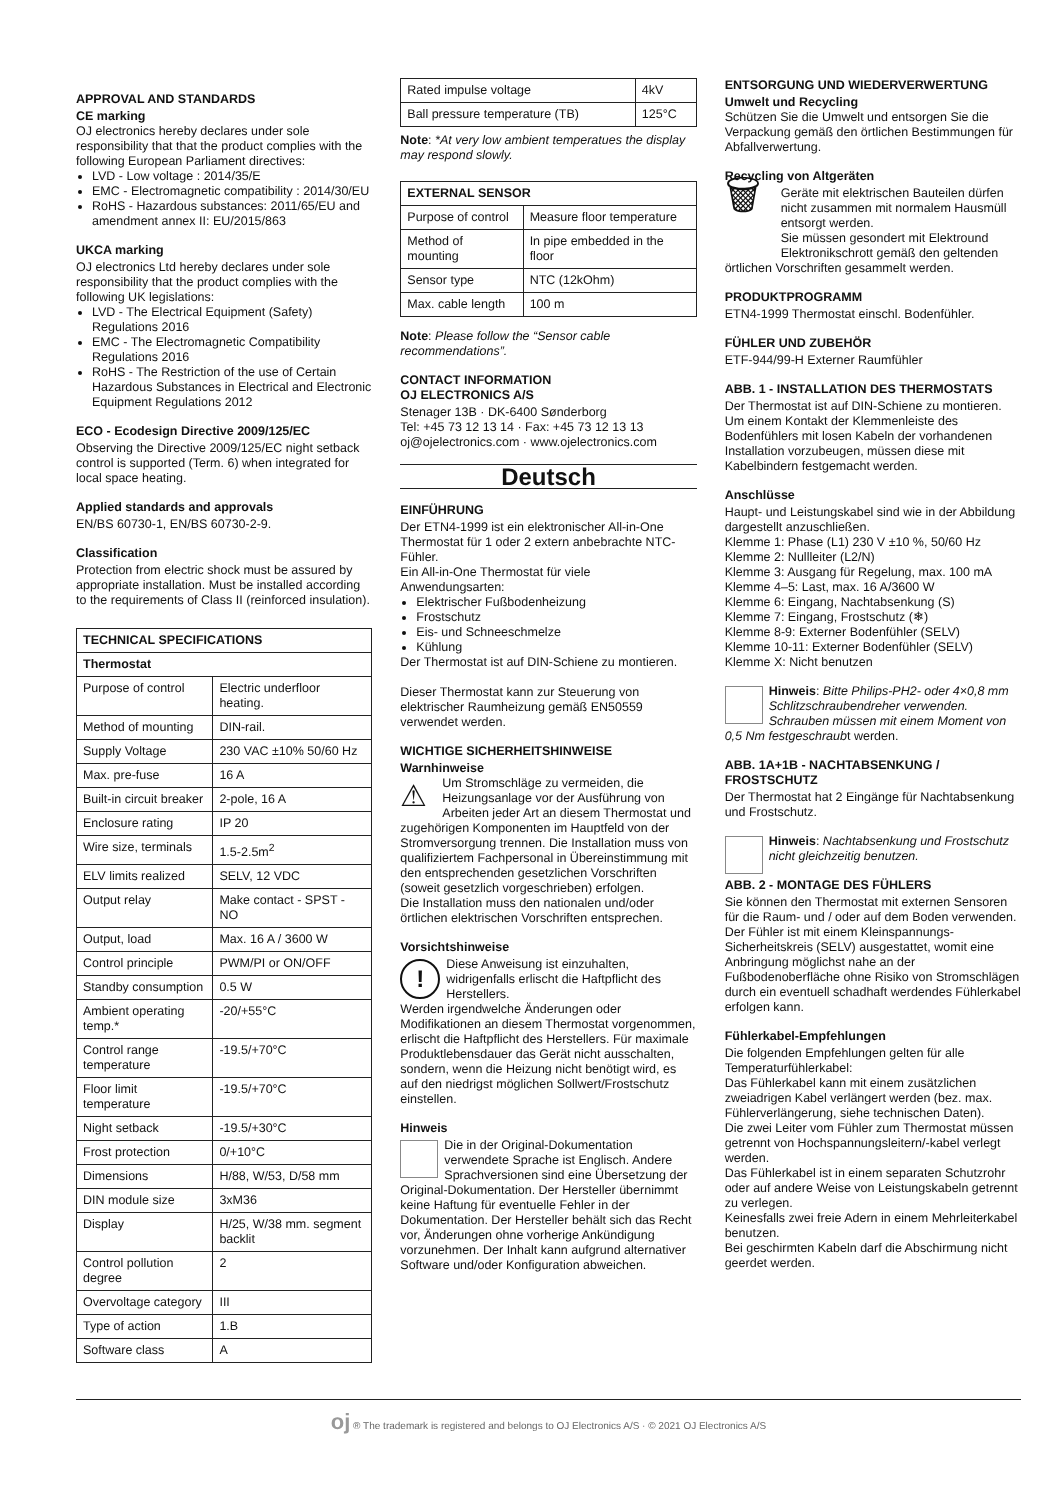APPROVAL AND STANDARDS
CE marking
OJ electronics hereby declares under sole responsibility that that the product complies with the following European Parliament directives:
LVD - Low voltage : 2014/35/E
EMC - Electromagnetic compatibility : 2014/30/EU
RoHS - Hazardous substances: 2011/65/EU and amendment annex II: EU/2015/863
UKCA marking
OJ electronics Ltd hereby declares under sole responsibility that the product complies with the following UK legislations:
LVD - The Electrical Equipment (Safety) Regulations 2016
EMC - The Electromagnetic Compatibility Regulations 2016
RoHS - The Restriction of the use of Certain Hazardous Substances in Electrical and Electronic Equipment Regulations 2012
ECO - Ecodesign Directive 2009/125/EC
Observing the Directive 2009/125/EC night setback control is supported (Term. 6) when integrated for local space heating.
Applied standards and approvals
EN/BS 60730-1, EN/BS 60730-2-9.
Classification
Protection from electric shock must be assured by appropriate installation. Must be installed according to the requirements of Class II (reinforced insulation).
| TECHNICAL SPECIFICATIONS | |
| --- | --- |
| Thermostat | |
| Purpose of control | Electric underfloor heating. |
| Method of mounting | DIN-rail. |
| Supply Voltage | 230 VAC ±10% 50/60 Hz |
| Max. pre-fuse | 16 A |
| Built-in circuit breaker | 2-pole, 16 A |
| Enclosure rating | IP 20 |
| Wire size, terminals | 1.5-2.5m<sup>2</sup> |
| ELV limits realized | SELV, 12 VDC |
| Output relay | Make contact - SPST - NO |
| Output, load | Max. 16 A / 3600 W |
| Control principle | PWM/PI or ON/OFF |
| Standby consumption | 0.5 W |
| Ambient operating temp.* | -20/+55°C |
| Control range temperature | -19.5/+70°C |
| Floor limit temperature | -19.5/+70°C |
| Night setback | -19.5/+30°C |
| Frost protection | 0/+10°C |
| Dimensions | H/88, W/53, D/58 mm |
| DIN module size | 3xM36 |
| Display | H/25, W/38 mm. segment backlit |
| Control pollution degree | 2 |
| Overvoltage category | III |
| Type of action | 1.B |
| Software class | A |
| Rated impulse voltage | 4kV |
| Ball pressure temperature (TB) | 125°C |
Note: *At very low ambient temperatues the display may respond slowly.
| EXTERNAL SENSOR | |
| --- | --- |
| Purpose of control | Measure floor temperature |
| Method of mounting | In pipe embedded in the floor |
| Sensor type | NTC (12kOhm) |
| Max. cable length | 100 m |
Note: Please follow the “Sensor cable recommendations”.
CONTACT INFORMATION
OJ ELECTRONICS A/S
Stenager 13B · DK-6400 Sønderborg
Tel: +45 73 12 13 14 · Fax: +45 73 12 13 13
oj@ojelectronics.com · www.ojelectronics.com
Deutsch
EINFÜHRUNG
Der ETN4-1999 ist ein elektronischer All-in-One Thermostat für 1 oder 2 extern anbebrachte NTC-Fühler.
Ein All-in-One Thermostat für viele Anwendungsarten:
Elektrischer Fußbodenheizung
Frostschutz
Eis- und Schneeschmelze
Kühlung
Der Thermostat ist auf DIN-Schiene zu montieren.
Dieser Thermostat kann zur Steuerung von elektrischer Raumheizung gemäß EN50559 verwendet werden.
WICHTIGE SICHERHEITSHINWEISE
Warnhinweise
⚠ Um Stromschläge zu vermeiden, die Heizungsanlage vor der Ausführung von Arbeiten jeder Art an diesem Thermostat und zugehörigen Komponenten im Hauptfeld von der Stromversorgung trennen. Die Installation muss von qualifiziertem Fachpersonal in Übereinstimmung mit den entsprechenden gesetzlichen Vorschriften (soweit gesetzlich vorgeschrieben) erfolgen.
Die Installation muss den nationalen und/oder örtlichen elektrischen Vorschriften entsprechen.
Vorsichtshinweise
! Diese Anweisung ist einzuhalten, widrigenfalls erlischt die Haftpflicht des Herstellers.
Werden irgendwelche Änderungen oder Modifikationen an diesem Thermostat vorgenommen, erlischt die Haftpflicht des Herstellers. Für maximale Produktlebensdauer das Gerät nicht ausschalten, sondern, wenn die Heizung nicht benötigt wird, es auf den niedrigst möglichen Sollwert/Frostschutz einstellen.
Hinweis
Die in der Original-Dokumentation verwendete Sprache ist Englisch. Andere Sprachversionen sind eine Übersetzung der Original-Dokumentation. Der Hersteller übernimmt keine Haftung für eventuelle Fehler in der Dokumentation. Der Hersteller behält sich das Recht vor, Änderungen ohne vorherige Ankündigung vorzunehmen. Der Inhalt kann aufgrund alternativer Software und/oder Konfiguration abweichen.
ENTSORGUNG UND WIEDERVERWERTUNG
Umwelt und Recycling
Schützen Sie die Umwelt und entsorgen Sie die Verpackung gemäß den örtlichen Bestimmungen für Abfallverwertung.
Recycling von Altgeräten
🗑 Geräte mit elektrischen Bauteilen dürfen nicht zusammen mit normalem Hausmüll entsorgt werden.
Sie müssen gesondert mit Elektround Elektronikschrott gemäß den geltenden örtlichen Vorschriften gesammelt werden.
PRODUKTPROGRAMM
ETN4-1999 Thermostat einschl. Bodenfühler.
FÜHLER UND ZUBEHÖR
ETF-944/99-H Externer Raumfühler
ABB. 1 - INSTALLATION DES THERMOSTATS
Der Thermostat ist auf DIN-Schiene zu montieren. Um einem Kontakt der Klemmenleiste des Bodenfühlers mit losen Kabeln der vorhandenen Installation vorzubeugen, müssen diese mit Kabelbindern festgemacht werden.
Anschlüsse
Haupt- und Leistungskabel sind wie in der Abbildung dargestellt anzuschließen.
Klemme 1: Phase (L1) 230 V ±10 %, 50/60 Hz
Klemme 2: Nullleiter (L2/N)
Klemme 3: Ausgang für Regelung, max. 100 mA
Klemme 4–5: Last, max. 16 A/3600 W
Klemme 6: Eingang, Nachtabsenkung (S)
Klemme 7: Eingang, Frostschutz (❄)
Klemme 8-9: Externer Bodenfühler (SELV)
Klemme 10-11: Externer Bodenfühler (SELV)
Klemme X: Nicht benutzen
Hinweis: Bitte Philips-PH2- oder 4×0,8 mm Schlitzschraubendreher verwenden. Schrauben müssen mit einem Moment von 0,5 Nm festgeschraubt werden.
ABB. 1A+1B - NACHTABSENKUNG / FROSTSCHUTZ
Der Thermostat hat 2 Eingänge für Nachtabsenkung und Frostschutz.
Hinweis: Nachtabsenkung und Frostschutz nicht gleichzeitig benutzen.
ABB. 2 - MONTAGE DES FÜHLERS
Sie können den Thermostat mit externen Sensoren für die Raum- und / oder auf dem Boden verwenden.
Der Fühler ist mit einem Kleinspannungs-Sicherheitskreis (SELV) ausgestattet, womit eine Anbringung möglichst nahe an der Fußbodenoberfläche ohne Risiko von Stromschlägen durch ein eventuell schadhaft werdendes Fühlerkabel erfolgen kann.
Fühlerkabel-Empfehlungen
Die folgenden Empfehlungen gelten für alle Temperaturfühlerkabel:
Das Fühlerkabel kann mit einem zusätzlichen zweiadrigen Kabel verlängert werden (bez. max. Fühlerverlängerung, siehe technischen Daten).
Die zwei Leiter vom Fühler zum Thermostat müssen getrennt von Hochspannungsleitern/-kabel verlegt werden.
Das Fühlerkabel ist in einem separaten Schutzrohr oder auf andere Weise von Leistungskabeln getrennt zu verlegen.
Keinesfalls zwei freie Adern in einem Mehrleiterkabel benutzen.
Bei geschirmten Kabeln darf die Abschirmung nicht geerdet werden.
oj ® The trademark is registered and belongs to OJ Electronics A/S · © 2021 OJ Electronics A/S